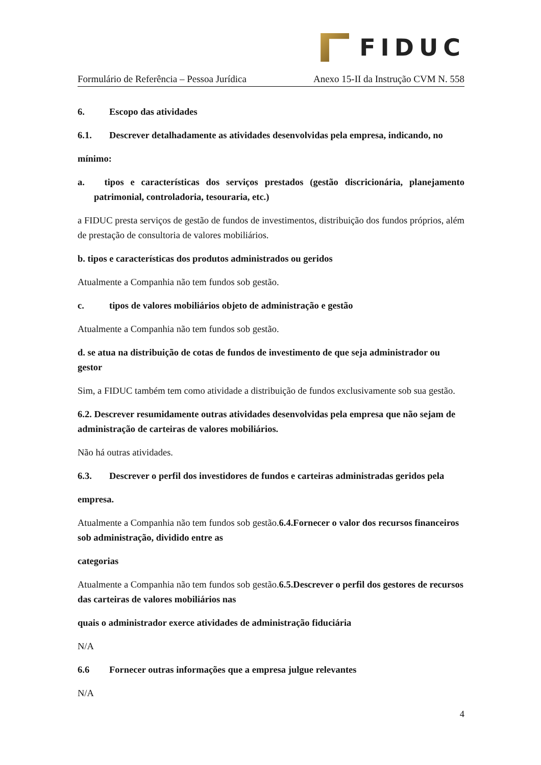FIDUC
Formulário de Referência – Pessoa Jurídica Anexo 15-II da Instrução CVM N. 558
6. Escopo das atividades
6.1. Descrever detalhadamente as atividades desenvolvidas pela empresa, indicando, no
mínimo:
a. tipos e características dos serviços prestados (gestão discricionária, planejamento patrimonial, controladoria, tesouraria, etc.)
a FIDUC presta serviços de gestão de fundos de investimentos, distribuição dos fundos próprios, além de prestação de consultoria de valores mobiliários.
b. tipos e características dos produtos administrados ou geridos
Atualmente a Companhia não tem fundos sob gestão.
c. tipos de valores mobiliários objeto de administração e gestão
Atualmente a Companhia não tem fundos sob gestão.
d. se atua na distribuição de cotas de fundos de investimento de que seja administrador ou gestor
Sim, a FIDUC também tem como atividade a distribuição de fundos exclusivamente sob sua gestão.
6.2. Descrever resumidamente outras atividades desenvolvidas pela empresa que não sejam de administração de carteiras de valores mobiliários.
Não há outras atividades.
6.3. Descrever o perfil dos investidores de fundos e carteiras administradas geridos pela
empresa.
Atualmente a Companhia não tem fundos sob gestão.6.4.Fornecer o valor dos recursos financeiros sob administração, dividido entre as
categorias
Atualmente a Companhia não tem fundos sob gestão.6.5.Descrever o perfil dos gestores de recursos das carteiras de valores mobiliários nas
quais o administrador exerce atividades de administração fiduciária
N/A
6.6 Fornecer outras informações que a empresa julgue relevantes
N/A
4